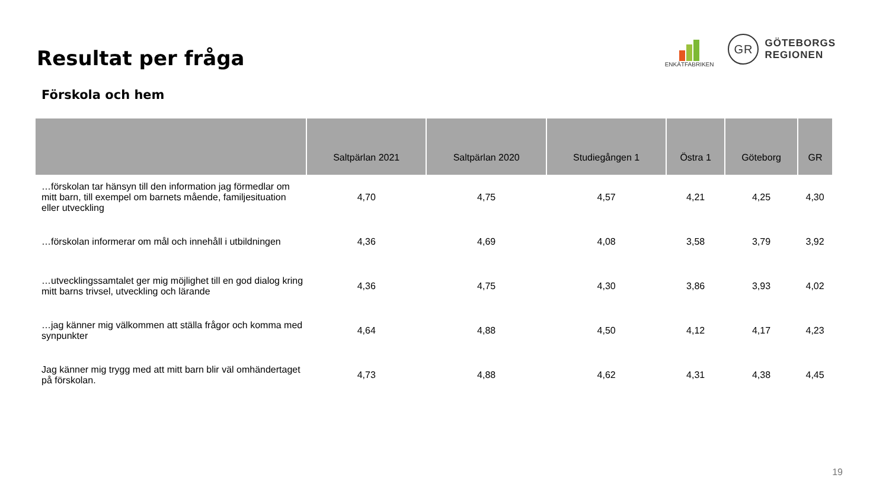Resultat per fråga
ENKÄTFABRIKEN
GR
GÖTEBORGS
REGIONEN
Förskola och hem
| | Saltpärlan 2021 | Saltpärlan 2020 | Studiegången 1 | Östra 1 | Göteborg | GR |
| --- | --- | --- | --- | --- | --- | --- |
| …förskolan tar hänsyn till den information jag förmedlar om mitt barn, till exempel om barnets mående, familjesituation eller utveckling | 4,70 | 4,75 | 4,57 | 4,21 | 4,25 | 4,30 |
| …förskolan informerar om mål och innehåll i utbildningen | 4,36 | 4,69 | 4,08 | 3,58 | 3,79 | 3,92 |
| …utvecklingssamtalet ger mig möjlighet till en god dialog kring mitt barns trivsel, utveckling och lärande | 4,36 | 4,75 | 4,30 | 3,86 | 3,93 | 4,02 |
| …jag känner mig välkommen att ställa frågor och komma med synpunkter | 4,64 | 4,88 | 4,50 | 4,12 | 4,17 | 4,23 |
| Jag känner mig trygg med att mitt barn blir väl omhändertaget på förskolan. | 4,73 | 4,88 | 4,62 | 4,31 | 4,38 | 4,45 |
19